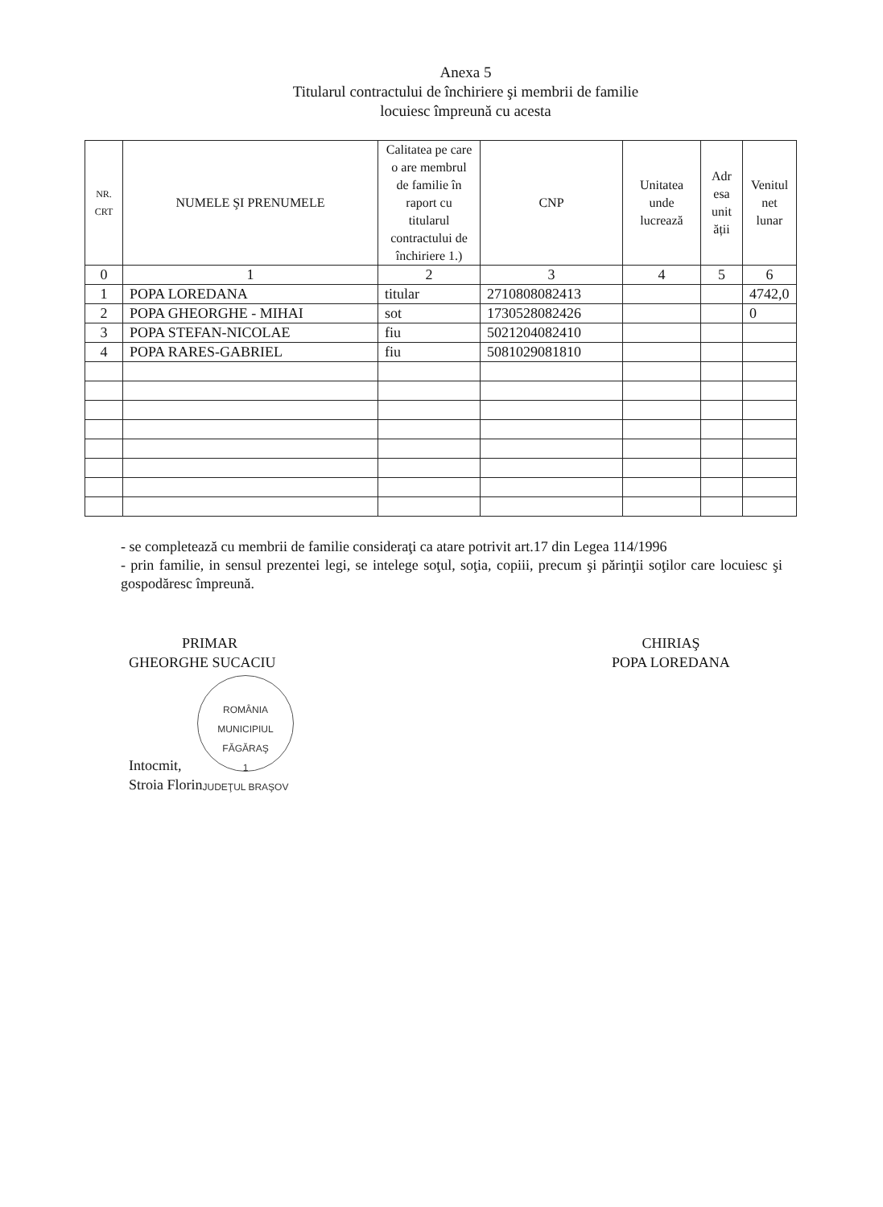Anexa 5
Titularul contractului de închiriere şi membrii de familie
locuiesc împreună cu acesta
| NR. CRT | NUMELE ŞI PRENUMELE | Calitatea pe care o are membrul de familie în raport cu titularul contractului de închiriere 1.) | CNP | Unitatea unde lucrează | Adr esa unit ății | Venitul net lunar |
| --- | --- | --- | --- | --- | --- | --- |
| 0 | 1 | 2 | 3 | 4 | 5 | 6 |
| 1 | POPA LOREDANA | titular | 2710808082413 | | | 4742,0 |
| 2 | POPA GHEORGHE - MIHAI | sot | 1730528082426 | | | 0 |
| 3 | POPA STEFAN-NICOLAE | fiu | 5021204082410 | | | |
| 4 | POPA RARES-GABRIEL | fiu | 5081029081810 | | | |
- se completează cu membrii de familie consideraţi ca atare potrivit art.17 din Legea 114/1996
- prin familie, in sensul prezentei legi, se intelege soţul, soţia, copiii, precum şi părinţii soţilor care locuiesc şi gospodăresc împreună.
PRIMAR
GHEORGHE SUCACIU
ROMÂNIA
MUNICIPIUL
FĂGĂRAŞ
1
JUDEŢUL BRAŞOV
Intocmit,
Stroia Florin
CHIRIAŞ
POPA LOREDANA